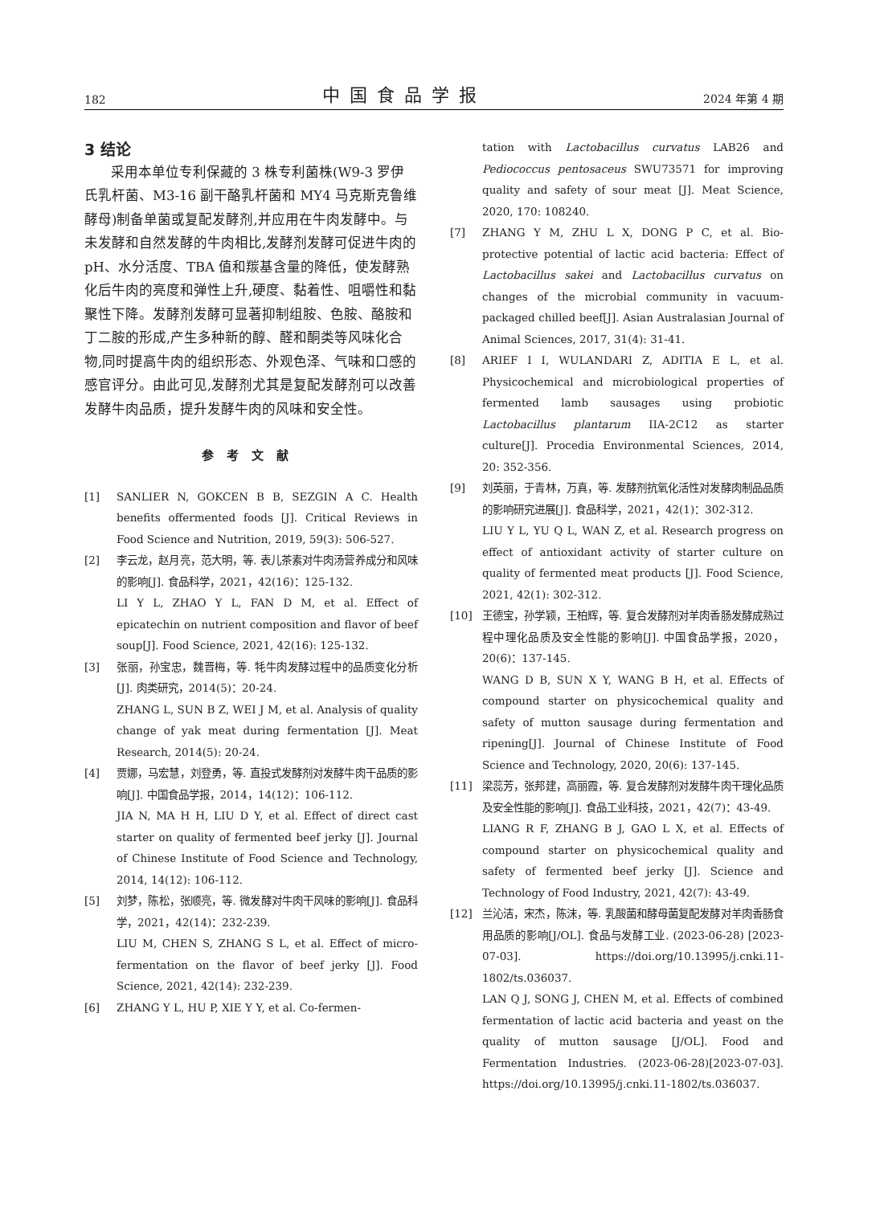182 中国食品学报 2024 年第 4 期
3 结论
采用本单位专利保藏的 3 株专利菌株(W9-3 罗伊氏乳杆菌、M3-16 副干酪乳杆菌和 MY4 马克斯克鲁维酵母)制备单菌或复配发酵剂,并应用在牛肉发酵中。与未发酵和自然发酵的牛肉相比,发酵剂发酵可促进牛肉的 pH、水分活度、TBA 值和羰基含量的降低，使发酵熟化后牛肉的亮度和弹性上升,硬度、黏着性、咀嚼性和黏聚性下降。发酵剂发酵可显著抑制组胺、色胺、酪胺和丁二胺的形成,产生多种新的醇、醛和酮类等风味化合物,同时提高牛肉的组织形态、外观色泽、气味和口感的感官评分。由此可见,发酵剂尤其是复配发酵剂可以改善发酵牛肉品质，提升发酵牛肉的风味和安全性。
参考文献
[1] SANLIER N, GOKCEN B B, SEZGIN A C. Health benefits offermented foods [J]. Critical Reviews in Food Science and Nutrition, 2019, 59(3): 506-527.
[2] 李云龙，赵月亮，范大明，等. 表儿茶素对牛肉汤营养成分和风味的影响[J]. 食品科学，2021，42(16)：125-132.
LI Y L, ZHAO Y L, FAN D M, et al. Effect of epicatechin on nutrient composition and flavor of beef soup[J]. Food Science, 2021, 42(16): 125-132.
[3] 张丽，孙宝忠，魏晋梅，等. 牦牛肉发酵过程中的品质变化分析[J]. 肉类研究，2014(5)：20-24.
ZHANG L, SUN B Z, WEI J M, et al. Analysis of quality change of yak meat during fermentation [J]. Meat Research, 2014(5): 20-24.
[4] 贾娜，马宏慧，刘登勇，等. 直投式发酵剂对发酵牛肉干品质的影响[J]. 中国食品学报，2014，14(12)：106-112.
JIA N, MA H H, LIU D Y, et al. Effect of direct cast starter on quality of fermented beef jerky [J]. Journal of Chinese Institute of Food Science and Technology, 2014, 14(12): 106-112.
[5] 刘梦，陈松，张顺亮，等. 微发酵对牛肉干风味的影响[J]. 食品科学，2021，42(14)：232-239.
LIU M, CHEN S, ZHANG S L, et al. Effect of micro-fermentation on the flavor of beef jerky [J]. Food Science, 2021, 42(14): 232-239.
[6] ZHANG Y L, HU P, XIE Y Y, et al. Co-fermen-
tation with Lactobacillus curvatus LAB26 and Pediococcus pentosaceus SWU73571 for improving quality and safety of sour meat [J]. Meat Science, 2020, 170: 108240.
[7] ZHANG Y M, ZHU L X, DONG P C, et al. Bio-protective potential of lactic acid bacteria: Effect of Lactobacillus sakei and Lactobacillus curvatus on changes of the microbial community in vacuum-packaged chilled beef[J]. Asian Australasian Journal of Animal Sciences, 2017, 31(4): 31-41.
[8] ARIEF I I, WULANDARI Z, ADITIA E L, et al. Physicochemical and microbiological properties of fermented lamb sausages using probiotic Lactobacillus plantarum IIA-2C12 as starter culture[J]. Procedia Environmental Sciences, 2014, 20: 352-356.
[9] 刘英丽，于青林，万真，等. 发酵剂抗氧化活性对发酵肉制品品质的影响研究进展[J]. 食品科学，2021，42(1)：302-312.
LIU Y L, YU Q L, WAN Z, et al. Research progress on effect of antioxidant activity of starter culture on quality of fermented meat products [J]. Food Science, 2021, 42(1): 302-312.
[10] 王德宝，孙学颖，王柏辉，等. 复合发酵剂对羊肉香肠发酵成熟过程中理化品质及安全性能的影响[J]. 中国食品学报，2020，20(6)：137-145.
WANG D B, SUN X Y, WANG B H, et al. Effects of compound starter on physicochemical quality and safety of mutton sausage during fermentation and ripening[J]. Journal of Chinese Institute of Food Science and Technology, 2020, 20(6): 137-145.
[11] 梁蕊芳，张邦建，高丽霞，等. 复合发酵剂对发酵牛肉干理化品质及安全性能的影响[J]. 食品工业科技，2021，42(7)：43-49.
LIANG R F, ZHANG B J, GAO L X, et al. Effects of compound starter on physicochemical quality and safety of fermented beef jerky [J]. Science and Technology of Food Industry, 2021, 42(7): 43-49.
[12] 兰沁洁，宋杰，陈沫，等. 乳酸菌和酵母菌复配发酵对羊肉香肠食用品质的影响[J/OL]. 食品与发酵工业. (2023-06-28) [2023-07-03]. https://doi.org/10.13995/j.cnki.11-1802/ts.036037.
LAN Q J, SONG J, CHEN M, et al. Effects of combined fermentation of lactic acid bacteria and yeast on the quality of mutton sausage [J/OL]. Food and Fermentation Industries. (2023-06-28)[2023-07-03]. https://doi.org/10.13995/j.cnki.11-1802/ts.036037.